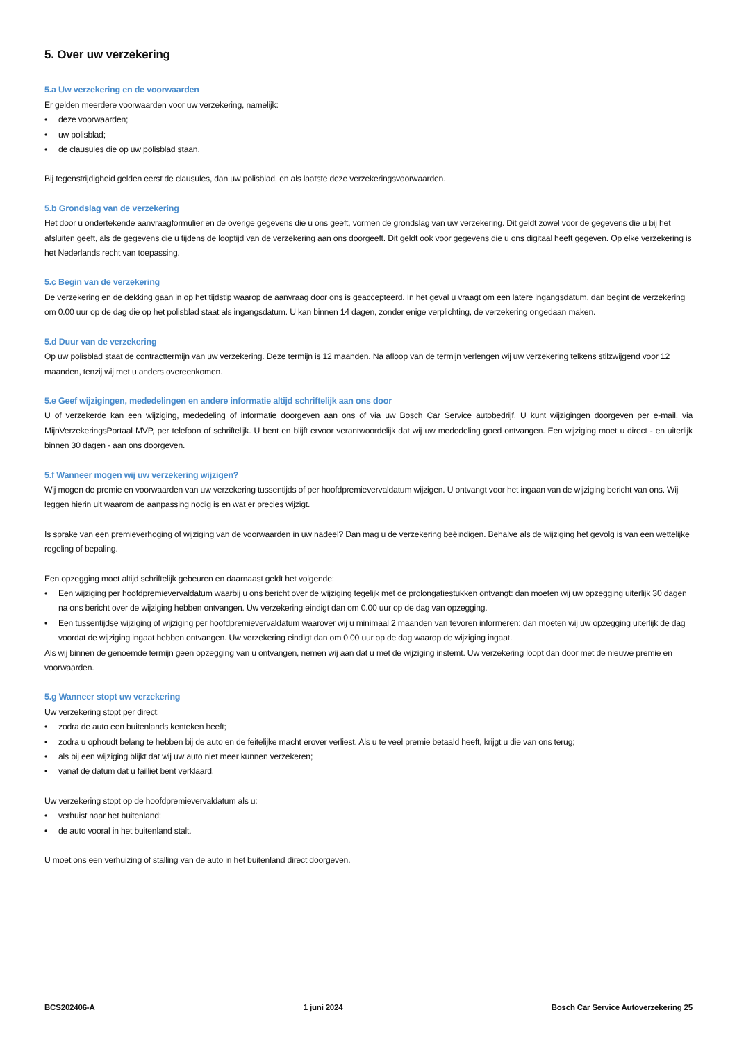5. Over uw verzekering
5.a Uw verzekering en de voorwaarden
Er gelden meerdere voorwaarden voor uw verzekering, namelijk:
• deze voorwaarden;
• uw polisblad;
• de clausules die op uw polisblad staan.
Bij tegenstrijdigheid gelden eerst de clausules, dan uw polisblad, en als laatste deze verzekeringsvoorwaarden.
5.b Grondslag van de verzekering
Het door u ondertekende aanvraagformulier en de overige gegevens die u ons geeft, vormen de grondslag van uw verzekering. Dit geldt zowel voor de gegevens die u bij het afsluiten geeft, als de gegevens die u tijdens de looptijd van de verzekering aan ons doorgeeft. Dit geldt ook voor gegevens die u ons digitaal heeft gegeven. Op elke verzekering is het Nederlands recht van toepassing.
5.c Begin van de verzekering
De verzekering en de dekking gaan in op het tijdstip waarop de aanvraag door ons is geaccepteerd. In het geval u vraagt om een latere ingangsdatum, dan begint de verzekering om 0.00 uur op de dag die op het polisblad staat als ingangsdatum. U kan binnen 14 dagen, zonder enige verplichting, de verzekering ongedaan maken.
5.d Duur van de verzekering
Op uw polisblad staat de contracttermijn van uw verzekering. Deze termijn is 12 maanden. Na afloop van de termijn verlengen wij uw verzekering telkens stilzwijgend voor 12 maanden, tenzij wij met u anders overeenkomen.
5.e Geef wijzigingen, mededelingen en andere informatie altijd schriftelijk aan ons door
U of verzekerde kan een wijziging, mededeling of informatie doorgeven aan ons of via uw Bosch Car Service autobedrijf. U kunt wijzigingen doorgeven per e-mail, via MijnVerzekeringsPortaal MVP, per telefoon of schriftelijk. U bent en blijft ervoor verantwoordelijk dat wij uw mededeling goed ontvangen. Een wijziging moet u direct - en uiterlijk binnen 30 dagen - aan ons doorgeven.
5.f Wanneer mogen wij uw verzekering wijzigen?
Wij mogen de premie en voorwaarden van uw verzekering tussentijds of per hoofdpremievervaldatum wijzigen. U ontvangt voor het ingaan van de wijziging bericht van ons. Wij leggen hierin uit waarom de aanpassing nodig is en wat er precies wijzigt.
Is sprake van een premieverhoging of wijziging van de voorwaarden in uw nadeel? Dan mag u de verzekering beëindigen. Behalve als de wijziging het gevolg is van een wettelijke regeling of bepaling.
Een opzegging moet altijd schriftelijk gebeuren en daarnaast geldt het volgende:
• Een wijziging per hoofdpremievervaldatum waarbij u ons bericht over de wijziging tegelijk met de prolongatiestukken ontvangt: dan moeten wij uw opzegging uiterlijk 30 dagen na ons bericht over de wijziging hebben ontvangen. Uw verzekering eindigt dan om 0.00 uur op de dag van opzegging.
• Een tussentijdse wijziging of wijziging per hoofdpremievervaldatum waarover wij u minimaal 2 maanden van tevoren informeren: dan moeten wij uw opzegging uiterlijk de dag voordat de wijziging ingaat hebben ontvangen. Uw verzekering eindigt dan om 0.00 uur op de dag waarop de wijziging ingaat.
Als wij binnen de genoemde termijn geen opzegging van u ontvangen, nemen wij aan dat u met de wijziging instemt. Uw verzekering loopt dan door met de nieuwe premie en voorwaarden.
5.g Wanneer stopt uw verzekering
Uw verzekering stopt per direct:
• zodra de auto een buitenlands kenteken heeft;
• zodra u ophoudt belang te hebben bij de auto en de feitelijke macht erover verliest. Als u te veel premie betaald heeft, krijgt u die van ons terug;
• als bij een wijziging blijkt dat wij uw auto niet meer kunnen verzekeren;
• vanaf de datum dat u failliet bent verklaard.
Uw verzekering stopt op de hoofdpremievervaldatum als u:
• verhuist naar het buitenland;
• de auto vooral in het buitenland stalt.
U moet ons een verhuizing of stalling van de auto in het buitenland direct doorgeven.
BCS202406-A 1 juni 2024 Bosch Car Service Autoverzekering 25